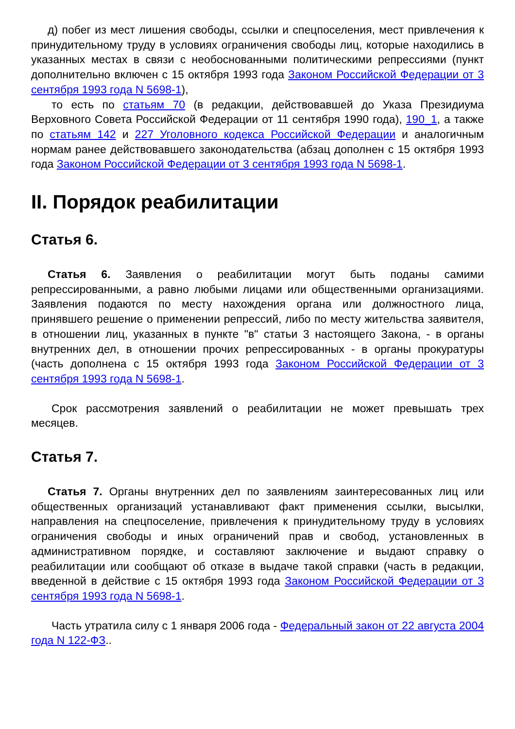д) побег из мест лишения свободы, ссылки и спецпоселения, мест привлечения к принудительному труду в условиях ограничения свободы лиц, которые находились в указанных местах в связи с необоснованными политическими репрессиями (пункт дополнительно включен с 15 октября 1993 года Законом Российской Федерации от 3 сентября 1993 года N 5698-1),
то есть по статьям 70 (в редакции, действовавшей до Указа Президиума Верховного Совета Российской Федерации от 11 сентября 1990 года), 190_1, а также по статьям 142 и 227 Уголовного кодекса Российской Федерации и аналогичным нормам ранее действовавшего законодательства (абзац дополнен с 15 октября 1993 года Законом Российской Федерации от 3 сентября 1993 года N 5698-1.
II. Порядок реабилитации
Статья 6.
Статья 6. Заявления о реабилитации могут быть поданы самими репрессированными, а равно любыми лицами или общественными организациями. Заявления подаются по месту нахождения органа или должностного лица, принявшего решение о применении репрессий, либо по месту жительства заявителя, в отношении лиц, указанных в пункте "в" статьи 3 настоящего Закона, - в органы внутренних дел, в отношении прочих репрессированных - в органы прокуратуры (часть дополнена с 15 октября 1993 года Законом Российской Федерации от 3 сентября 1993 года N 5698-1.
Срок рассмотрения заявлений о реабилитации не может превышать трех месяцев.
Статья 7.
Статья 7. Органы внутренних дел по заявлениям заинтересованных лиц или общественных организаций устанавливают факт применения ссылки, высылки, направления на спецпоселение, привлечения к принудительному труду в условиях ограничения свободы и иных ограничений прав и свобод, установленных в административном порядке, и составляют заключение и выдают справку о реабилитации или сообщают об отказе в выдаче такой справки (часть в редакции, введенной в действие с 15 октября 1993 года Законом Российской Федерации от 3 сентября 1993 года N 5698-1.
Часть утратила силу с 1 января 2006 года - Федеральный закон от 22 августа 2004 года N 122-ФЗ..